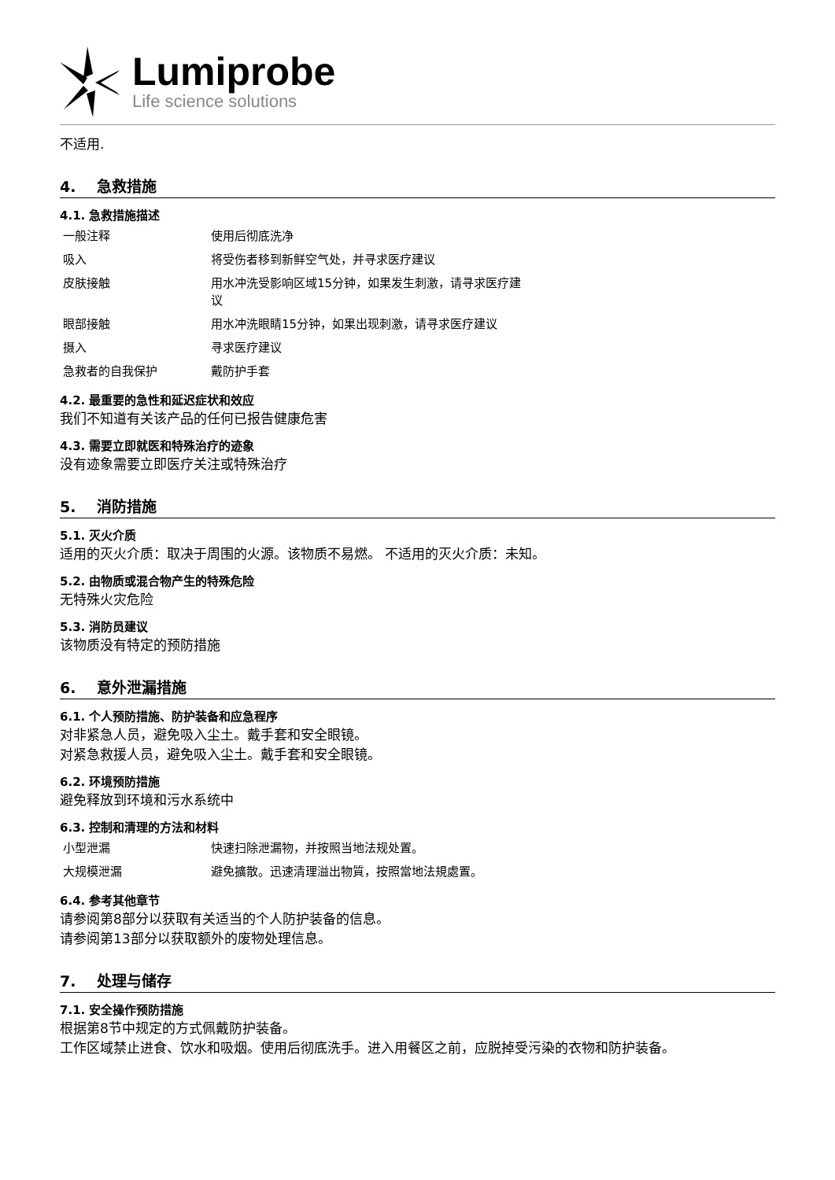Lumiprobe
Life science solutions
不适用.
4. 急救措施
4.1. 急救措施描述
| 一般注释 | 使用后彻底洗净 |
| 吸入 | 将受伤者移到新鲜空气处，并寻求医疗建议 |
| 皮肤接触 | 用水冲洗受影响区域15分钟，如果发生刺激，请寻求医疗建议 |
| 眼部接触 | 用水冲洗眼睛15分钟，如果出现刺激，请寻求医疗建议 |
| 摄入 | 寻求医疗建议 |
| 急救者的自我保护 | 戴防护手套 |
4.2. 最重要的急性和延迟症状和效应
我们不知道有关该产品的任何已报告健康危害
4.3. 需要立即就医和特殊治疗的迹象
没有迹象需要立即医疗关注或特殊治疗
5. 消防措施
5.1. 灭火介质
适用的灭火介质：取决于周围的火源。该物质不易燃。 不适用的灭火介质：未知。
5.2. 由物质或混合物产生的特殊危险
无特殊火灾危险
5.3. 消防员建议
该物质没有特定的预防措施
6. 意外泄漏措施
6.1. 个人预防措施、防护装备和应急程序
对非紧急人员，避免吸入尘土。戴手套和安全眼镜。
对紧急救援人员，避免吸入尘土。戴手套和安全眼镜。
6.2. 环境预防措施
避免释放到环境和污水系统中
6.3. 控制和清理的方法和材料
| 小型泄漏 | 快速扫除泄漏物，并按照当地法规处置。 |
| 大规模泄漏 | 避免擴散。迅速清理溢出物質，按照當地法規處置。 |
6.4. 参考其他章节
请参阅第8部分以获取有关适当的个人防护装备的信息。
请参阅第13部分以获取额外的废物处理信息。
7. 处理与储存
7.1. 安全操作预防措施
根据第8节中规定的方式佩戴防护装备。
工作区域禁止进食、饮水和吸烟。使用后彻底洗手。进入用餐区之前，应脱掉受污染的衣物和防护装备。